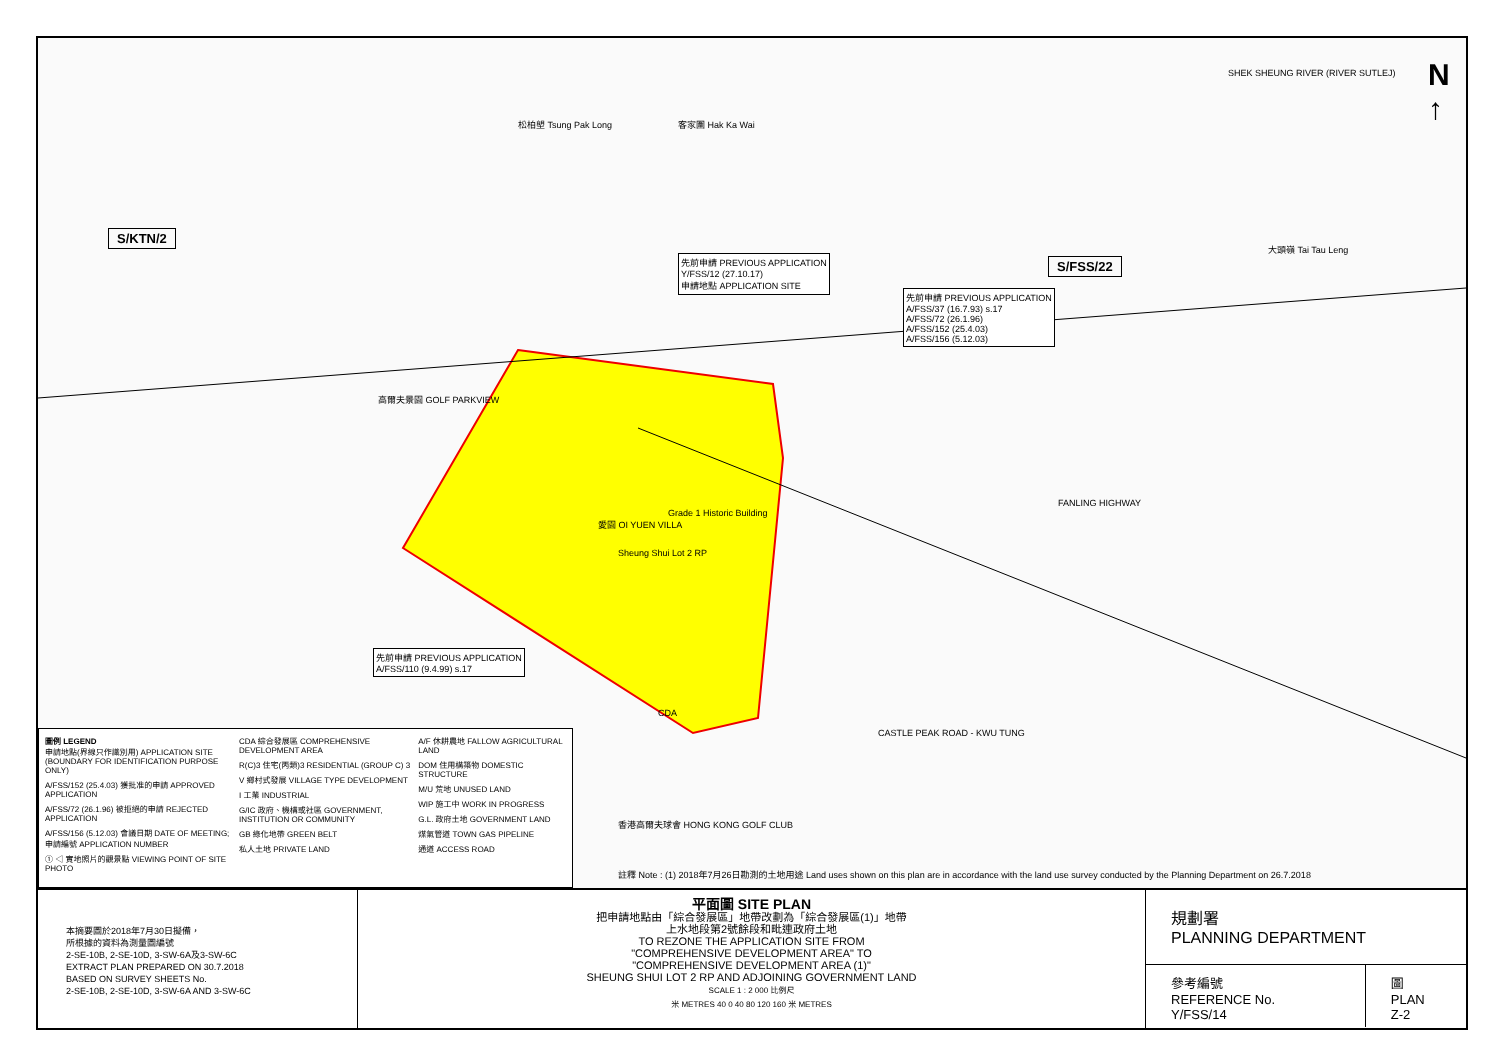S/KTN/2
S/FSS/22
先前申請 PREVIOUS APPLICATION
Y/FSS/12 (27.10.17)
申請地點 APPLICATION SITE
先前申請 PREVIOUS APPLICATION
A/FSS/37 (16.7.93) s.17
A/FSS/72 (26.1.96)
A/FSS/152 (25.4.03)
A/FSS/156 (5.12.03)
先前申請 PREVIOUS APPLICATION
A/FSS/110 (9.4.99) s.17
松柏塱 Tsung Pak Long 客家圍 Hak Ka Wai
大頭嶺 Tai Tau Leng
高爾夫景園 GOLF PARKVIEW
愛園 OI YUEN VILLA
Sheung Shui Lot 2 RP
Grade 1 Historic Building
CDA
FANLING HIGHWAY
CASTLE PEAK ROAD - KWU TUNG
香港高爾夫球會 HONG KONG GOLF CLUB
SHEK SHEUNG RIVER (RIVER SUTLEJ)
N
↑
註釋 Note : (1) 2018年7月26日勘測的土地用途 Land uses shown on this plan are in accordance with the land use survey conducted by the Planning Department on 26.7.2018
圖例 LEGEND
申請地點(界線只作識別用) APPLICATION SITE (BOUNDARY FOR IDENTIFICATION PURPOSE ONLY)
A/FSS/152 (25.4.03) 獲批准的申請 APPROVED APPLICATION
A/FSS/72 (26.1.96) 被拒絕的申請 REJECTED APPLICATION
A/FSS/156 (5.12.03) 會議日期 DATE OF MEETING; 申請編號 APPLICATION NUMBER
① ◁ 實地照片的觀景點 VIEWING POINT OF SITE PHOTO
CDA 綜合發展區 COMPREHENSIVE DEVELOPMENT AREA
R(C)3 住宅(丙類)3 RESIDENTIAL (GROUP C) 3
V 鄉村式發展 VILLAGE TYPE DEVELOPMENT
I 工業 INDUSTRIAL
G/IC 政府、機構或社區 GOVERNMENT, INSTITUTION OR COMMUNITY
GB 綠化地帶 GREEN BELT
私人土地 PRIVATE LAND
A/F 休耕農地 FALLOW AGRICULTURAL LAND
DOM 住用構築物 DOMESTIC STRUCTURE
M/U 荒地 UNUSED LAND
WIP 施工中 WORK IN PROGRESS
G.L. 政府土地 GOVERNMENT LAND
煤氣管道 TOWN GAS PIPELINE
通道 ACCESS ROAD
本摘要圖於2018年7月30日擬備，
所根據的資料為測量圖編號
2-SE-10B, 2-SE-10D, 3-SW-6A及3-SW-6C
EXTRACT PLAN PREPARED ON 30.7.2018
BASED ON SURVEY SHEETS No.
2-SE-10B, 2-SE-10D, 3-SW-6A AND 3-SW-6C
平面圖 SITE PLAN
把申請地點由「綜合發展區」地帶改劃為「綜合發展區(1)」地帶
上水地段第2號餘段和毗連政府土地
TO REZONE THE APPLICATION SITE FROM
"COMPREHENSIVE DEVELOPMENT AREA" TO
"COMPREHENSIVE DEVELOPMENT AREA (1)"
SHEUNG SHUI LOT 2 RP AND ADJOINING GOVERNMENT LAND
SCALE 1 : 2 000 比例尺
米 METRES 40 0 40 80 120 160 米 METRES
規劃署
PLANNING DEPARTMENT
參考編號
REFERENCE No.
Y/FSS/14
圖 PLAN
Z-2